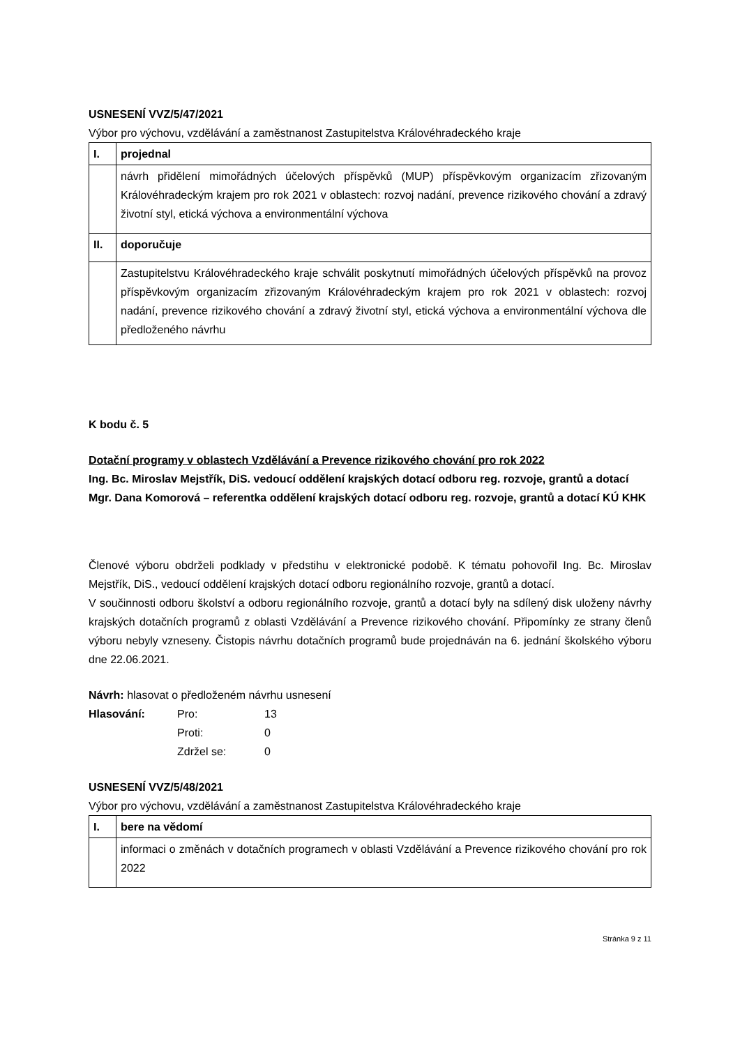USNESENÍ VVZ/5/47/2021
Výbor pro výchovu, vzdělávání a zaměstnanost Zastupitelstva Královéhradeckého kraje
| I. | projednal |
| | návrh přidělení mimořádných účelových příspěvků (MUP) příspěvkovým organizacím zřizovaným Královéhradeckým krajem pro rok 2021 v oblastech: rozvoj nadání, prevence rizikového chování a zdravý životní styl, etická výchova a environmentální výchova |
| II. | doporučuje |
| | Zastupitelstvu Královéhradeckého kraje schválit poskytnutí mimořádných účelových příspěvků na provoz příspěvkovým organizacím zřizovaným Královéhradeckým krajem pro rok 2021 v oblastech: rozvoj nadání, prevence rizikového chování a zdravý životní styl, etická výchova a environmentální výchova dle předloženého návrhu |
K bodu č. 5
Dotační programy v oblastech Vzdělávání a Prevence rizikového chování pro rok 2022
Ing. Bc. Miroslav Mejstřík, DiS. vedoucí oddělení krajských dotací odboru reg. rozvoje, grantů a dotací
Mgr. Dana Komorová – referentka oddělení krajských dotací odboru reg. rozvoje, grantů a dotací KÚ KHK
Členové výboru obdrželi podklady v předstihu v elektronické podobě. K tématu pohovořil Ing. Bc. Miroslav Mejstřík, DiS., vedoucí oddělení krajských dotací odboru regionálního rozvoje, grantů a dotací.
V součinnosti odboru školství a odboru regionálního rozvoje, grantů a dotací byly na sdílený disk uloženy návrhy krajských dotačních programů z oblasti Vzdělávání a Prevence rizikového chování. Připomínky ze strany členů výboru nebyly vzneseny. Čistopis návrhu dotačních programů bude projednáván na 6. jednání školského výboru dne 22.06.2021.
Návrh: hlasovat o předloženém návrhu usnesení
| Hlasování: | Pro: | 13 |
| | Proti: | 0 |
| | Zdržel se: | 0 |
USNESENÍ VVZ/5/48/2021
Výbor pro výchovu, vzdělávání a zaměstnanost Zastupitelstva Královéhradeckého kraje
| I. | bere na vědomí |
| | informaci o změnách v dotačních programech v oblasti Vzdělávání a Prevence rizikového chování pro rok 2022 |
Stránka 9 z 11